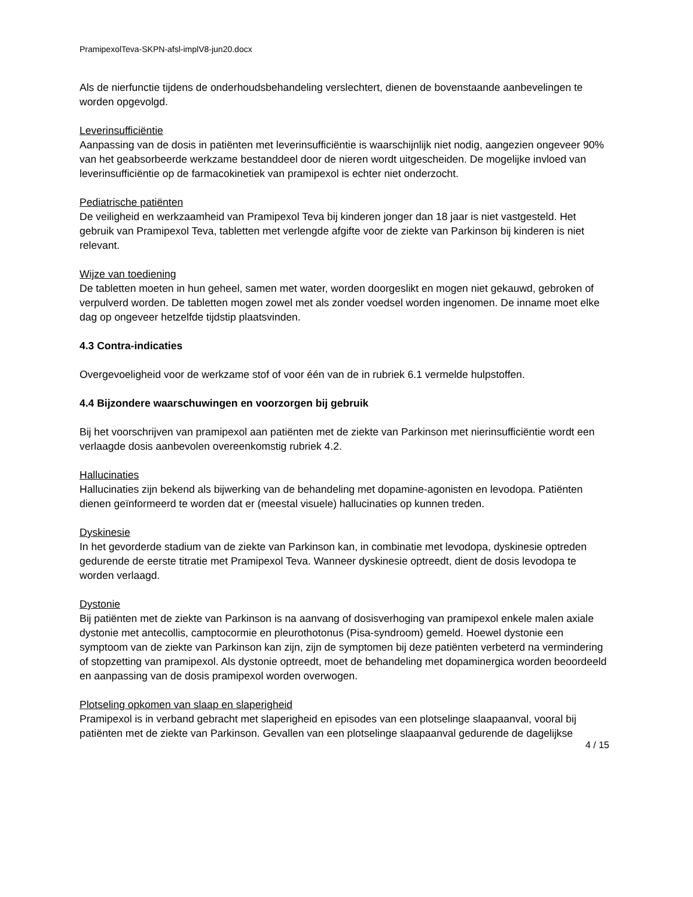PramipexolTeva-SKPN-afsl-implV8-jun20.docx
Als de nierfunctie tijdens de onderhoudsbehandeling verslechtert, dienen de bovenstaande aanbevelingen te worden opgevolgd.
Leverinsufficiëntie
Aanpassing van de dosis in patiënten met leverinsufficiëntie is waarschijnlijk niet nodig, aangezien ongeveer 90% van het geabsorbeerde werkzame bestanddeel door de nieren wordt uitgescheiden. De mogelijke invloed van leverinsufficiëntie op de farmacokinetiek van pramipexol is echter niet onderzocht.
Pediatrische patiënten
De veiligheid en werkzaamheid van Pramipexol Teva bij kinderen jonger dan 18 jaar is niet vastgesteld. Het gebruik van Pramipexol Teva, tabletten met verlengde afgifte voor de ziekte van Parkinson bij kinderen is niet relevant.
Wijze van toediening
De tabletten moeten in hun geheel, samen met water, worden doorgeslikt en mogen niet gekauwd, gebroken of verpulverd worden. De tabletten mogen zowel met als zonder voedsel worden ingenomen. De inname moet elke dag op ongeveer hetzelfde tijdstip plaatsvinden.
4.3 Contra-indicaties
Overgevoeligheid voor de werkzame stof of voor één van de in rubriek 6.1 vermelde hulpstoffen.
4.4 Bijzondere waarschuwingen en voorzorgen bij gebruik
Bij het voorschrijven van pramipexol aan patiënten met de ziekte van Parkinson met nierinsufficiëntie wordt een verlaagde dosis aanbevolen overeenkomstig rubriek 4.2.
Hallucinaties
Hallucinaties zijn bekend als bijwerking van de behandeling met dopamine-agonisten en levodopa. Patiënten dienen geïnformeerd te worden dat er (meestal visuele) hallucinaties op kunnen treden.
Dyskinesie
In het gevorderde stadium van de ziekte van Parkinson kan, in combinatie met levodopa, dyskinesie optreden gedurende de eerste titratie met Pramipexol Teva. Wanneer dyskinesie optreedt, dient de dosis levodopa te worden verlaagd.
Dystonie
Bij patiënten met de ziekte van Parkinson is na aanvang of dosisverhoging van pramipexol enkele malen axiale dystonie met antecollis, camptocormie en pleurothotonus (Pisa-syndroom) gemeld. Hoewel dystonie een symptoom van de ziekte van Parkinson kan zijn, zijn de symptomen bij deze patiënten verbeterd na vermindering of stopzetting van pramipexol. Als dystonie optreedt, moet de behandeling met dopaminergica worden beoordeeld en aanpassing van de dosis pramipexol worden overwogen.
Plotseling opkomen van slaap en slaperigheid
Pramipexol is in verband gebracht met slaperigheid en episodes van een plotselinge slaapaanval, vooral bij patiënten met de ziekte van Parkinson. Gevallen van een plotselinge slaapaanval gedurende de dagelijkse
4 / 15